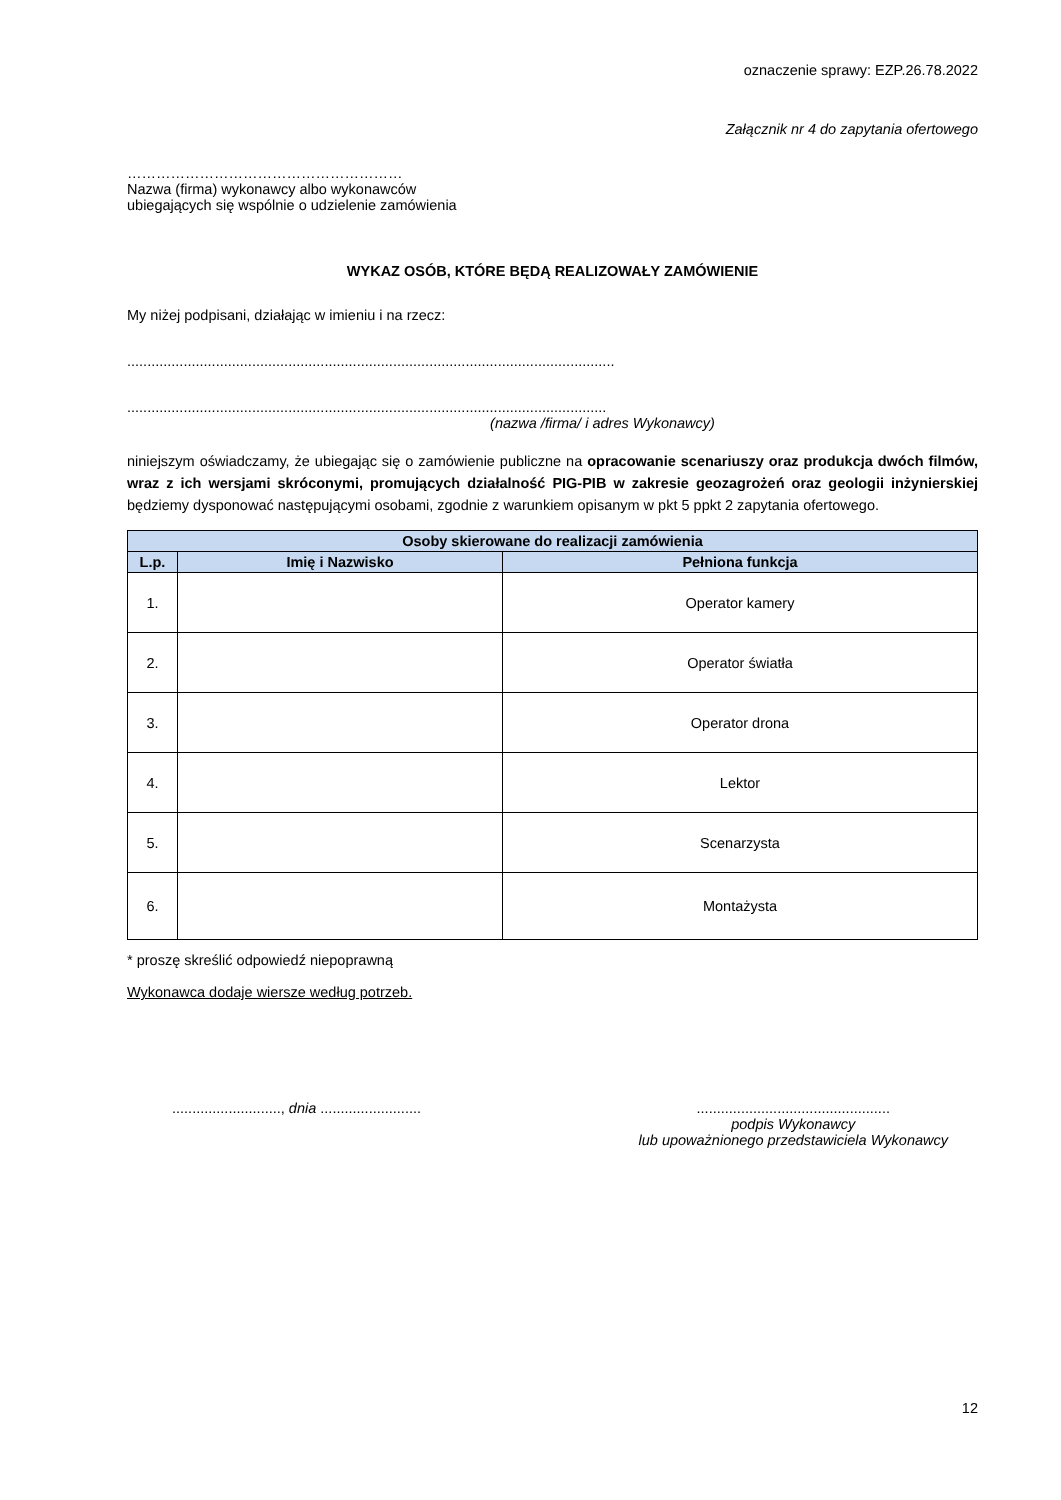oznaczenie sprawy: EZP.26.78.2022
Załącznik nr 4 do zapytania ofertowego
…………………………………………………
Nazwa (firma) wykonawcy albo wykonawców
ubiegających się wspólnie o udzielenie zamówienia
WYKAZ OSÓB, KTÓRE BĘDĄ REALIZOWAŁY ZAMÓWIENIE
My niżej podpisani, działając w imieniu i na rzecz:
.........................................................................................................................
.......................................................................................................................
(nazwa /firma/ i adres Wykonawcy)
niniejszym oświadczamy, że ubiegając się o zamówienie publiczne na opracowanie scenariuszy oraz produkcja dwóch filmów, wraz z ich wersjami skróconymi, promujących działalność PIG-PIB w zakresie geozagrożeń oraz geologii inżynierskiej będziemy dysponować następującymi osobami, zgodnie z warunkiem opisanym w pkt 5 ppkt 2 zapytania ofertowego.
| Osoby skierowane do realizacji zamówienia | | |
| --- | --- | --- |
| L.p. | Imię i Nazwisko | Pełniona funkcja |
| 1. | | Operator kamery |
| 2. | | Operator światła |
| 3. | | Operator drona |
| 4. | | Lektor |
| 5. | | Scenarzysta |
| 6. | | Montażysta |
* proszę skreślić odpowiedź niepoprawną
Wykonawca dodaje wiersze według potrzeb.
..........................., dnia .........................
................................................
podpis Wykonawcy
lub upoważnionego przedstawiciela Wykonawcy
12